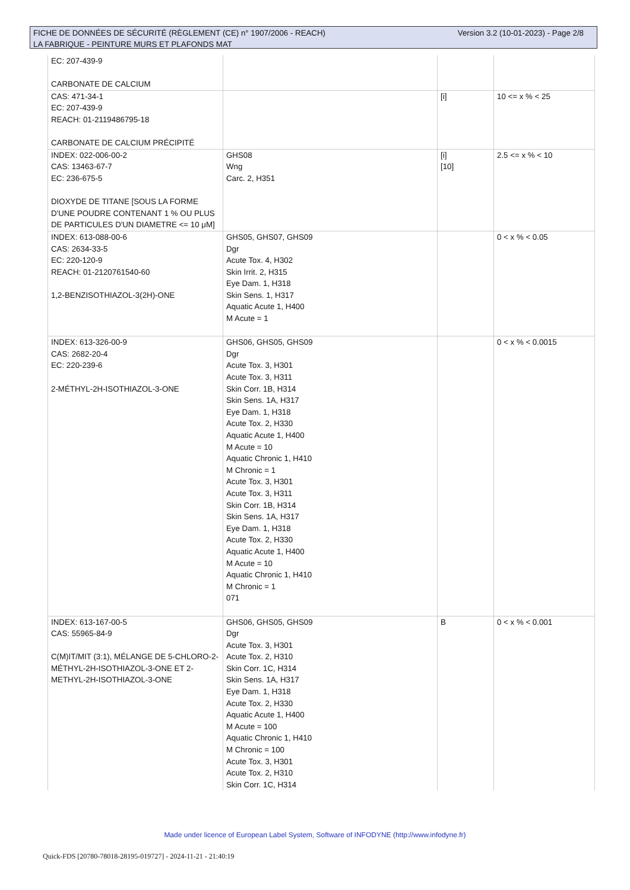Version 3.2 (10-01-2023) - Page 2/8 FICHE DE DONNÉES DE SÉCURITÉ (RÈGLEMENT (CE) n° 1907/2006 - REACH)
LA FABRIQUE - PEINTURE MURS ET PLAFONDS MAT
| EC: 207-439-9 CARBONATE DE CALCIUM | | | |
| CAS: 471-34-1 EC: 207-439-9 REACH: 01-2119486795-18 CARBONATE DE CALCIUM PRÉCIPITÉ | | [i] | 10 <= x % < 25 |
| INDEX: 022-006-00-2 CAS: 13463-67-7 EC: 236-675-5 DIOXYDE DE TITANE [SOUS LA FORME D'UNE POUDRE CONTENANT 1 % OU PLUS DE PARTICULES D'UN DIAMETRE <= 10 μM] | GHS08 Wng Carc. 2, H351 | [i] [10] | 2.5 <= x % < 10 |
| INDEX: 613-088-00-6 CAS: 2634-33-5 EC: 220-120-9 REACH: 01-2120761540-60 1,2-BENZISOTHIAZOL-3(2H)-ONE | GHS05, GHS07, GHS09 Dgr Acute Tox. 4, H302 Skin Irrit. 2, H315 Eye Dam. 1, H318 Skin Sens. 1, H317 Aquatic Acute 1, H400 M Acute = 1 | | 0 < x % < 0.05 |
| INDEX: 613-326-00-9 CAS: 2682-20-4 EC: 220-239-6 2-MÉTHYL-2H-ISOTHIAZOL-3-ONE | GHS06, GHS05, GHS09 Dgr Acute Tox. 3, H301 Acute Tox. 3, H311 Skin Corr. 1B, H314 Skin Sens. 1A, H317 Eye Dam. 1, H318 Acute Tox. 2, H330 Aquatic Acute 1, H400 M Acute = 10 Aquatic Chronic 1, H410 M Chronic = 1 Acute Tox. 3, H301 Acute Tox. 3, H311 Skin Corr. 1B, H314 Skin Sens. 1A, H317 Eye Dam. 1, H318 Acute Tox. 2, H330 Aquatic Acute 1, H400 M Acute = 10 Aquatic Chronic 1, H410 M Chronic = 1 071 | | 0 < x % < 0.0015 |
| INDEX: 613-167-00-5 CAS: 55965-84-9 C(M)IT/MIT (3:1), MÉLANGE DE 5-CHLORO-2-MÉTHYL-2H-ISOTHIAZOL-3-ONE ET 2-METHYL-2H-ISOTHIAZOL-3-ONE | GHS06, GHS05, GHS09 Dgr Acute Tox. 3, H301 Acute Tox. 2, H310 Skin Corr. 1C, H314 Skin Sens. 1A, H317 Eye Dam. 1, H318 Acute Tox. 2, H330 Aquatic Acute 1, H400 M Acute = 100 Aquatic Chronic 1, H410 M Chronic = 100 Acute Tox. 3, H301 Acute Tox. 2, H310 Skin Corr. 1C, H314 | B | 0 < x % < 0.001 |
Made under licence of European Label System, Software of INFODYNE (http://www.infodyne.fr)
Quick-FDS [20780-78018-28195-019727] - 2024-11-21 - 21:40:19